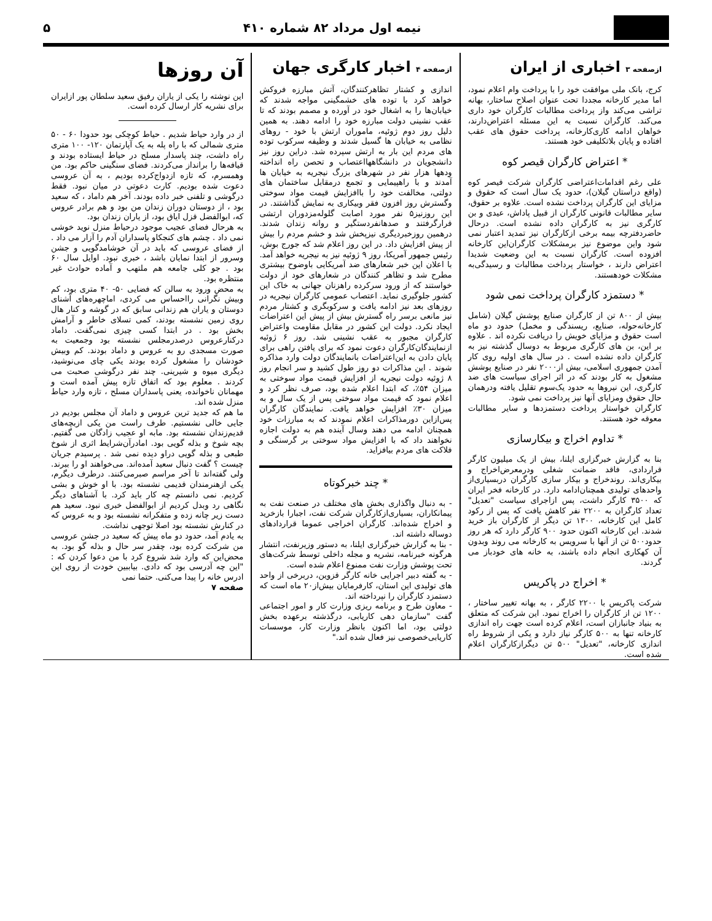نیمه اول مرداد ۸۲ شماره ۴۱۰ ۵
ازصفحه ۳ اخباری از ایران
کرج، بانک ملی موافقت خود را با پرداخت وام اعلام نمود، اما مدیر کارخانه مجددا تحت عنوان اصلاح ساختار، بهانه تراشی می‌کند واز پرداخت مطالبات کارگران خود داری می‌کند. کارگران نسبت به این مسئله اعتراض‌دارند، خواهان ادامه کاری‌کارخانه، پرداخت حقوق های عقب افتاده و پایان بلاتکلیفی خود هستند.
* اعتراض کارگران قیصر کوه
علی رغم اقدامات‌اعتراضی کارگران شرکت قیصر کوه (واقع دراستان گیلان)، حدود یک سال است که حقوق و مزایای این کارگران پرداخت نشده است. علاوه بر حقوق، سایر مطالبات قانونی کارگران از قبیل پاداش، عیدی و بن کارگری نیز به کارگران داده نشده است. درحال حاضردفترچه بیمه برخی ازکارگران نیز تمدید اعتبار نمی شود واین موضوع نیز برمشکلات کارگران‌این کارخانه افزوده است. کارگران نسبت به این وضعیت شدیدا اعتراض دارند ، خواستار پرداخت مطالبات و رسیدگی‌به مشکلات خودهستند.
* دستمزد کارگران پرداخت نمی شود
بیش از ۸۰۰ تن از کارگران صنایع پوشش گیلان (شامل کارخانه‌حوله، صنایع، ریسندگی و مخمل) حدود دو ماه است حقوق و مزایای خویش را دریافت نکرده اند . علاوه بر این، بن های کارگری مربوط به دوسال گذشته نیز به کارگران داده نشده است . در سال های اولیه روی کار آمدن جمهوری اسلامی، بیش از۲۰۰۰ نفر در صنایع پوشش مشغول به کار بودند که در اثر اجرای سیاست های ضد کارگری، این نیروها به حدود یک‌سوم تقلیل یافته ودرهمان حال حقوق ومزایای آنها نیز پرداخت نمی شود.
کارگران خواستار پرداخت دستمزدها و سایر مطالبات معوقه خود هستند.
* تداوم اخراج و بیکارسازی
بنا به گزارش خبرگزاری ایلنا، بیش از یک میلیون کارگر قراردادی، فاقد ضمانت شغلی ودرمعرض‌اخراج و بیکاری‌اند. روندخراج و بیکار سازی کارگران دربسیاری‌از واحدهای تولیدی همچنان‌ادامه دارد. در کارخانه فخر ایران که ۳۵۰۰ کارگر داشت، پس ازاجرای سیاست "تعدیل" تعداد کارگران به ۲۲۰۰ نفر کاهش یافت که پس از رکود کامل این کارخانه، ۱۳۰۰ تن دیگر از کارگران باز خرید شدند. این کارخانه اکنون حدود ۹۰۰ کارگر دارد که هر روز حدود۵۰۰ تن از آنها با سرویس به کارخانه می روند وبدون آن کهکاری انجام داده باشند، به خانه های خودباز می گردند.
* اخراج در پاکریس
شرکت پاکریس با ۲۲۰۰ کارگر ، به بهانه تغییر ساختار ، ۱۲۰۰ تن از کارگران را اخراج نمود. این شرکت که متعلق به بنیاد جانبازان است، اعلام کرده است جهت راه اندازی کارخانه تنها به ۵۰۰ کارگر نیاز دارد و یکی از شروط راه اندازی کارخانه، "تعدیل" ۵۰۰ تن دیگرازکارگران اعلام شده است.
ازصفحه ۴ اخبار کارگری جهان
اندازی و کشتار تظاهرکنندگان، آتش مبارزه فروکش خواهد کرد با توده های خشمگینی مواجه شدند که خیابان‌ها را به اشغال خود در آورده و مصمم بودند که تا عقب نشینی دولت مبارزه خود را ادامه دهند. به همین دلیل روز دوم ژوئیه، ماموران ارتش با خود - روهای نظامی به خیابان ها گسیل شدند و وظیفه سرکوب توده های مردم این بار به ارتش سپرده شد. دراین روز نیز دانشجویان در دانشگاهها‌اعتصاب و تحصن راه انداخته ودهها هزار نفر در شهرهای بزرگ نیجریه به خیابان ها آمدند و با راهپیمایی و تجمع درمقابل ساختمان های دولتی، مخالفت خود را باافزایش قیمت مواد سوختی وگسترش روز افزون فقر وبیکاری به نمایش گذاشتند. در این روزنیز۵ نفر مورد اصابت گلوله‌مزدوران ارتشی قرارگرفتند و صدهانفردستگیر و روانه زندان شدند. درهمین روزخبردیگری نیزپخش شد و خشم مردم را بیش از پیش افزایش داد. در این روز اعلام شد که جورج بوش، رئیس جمهور آمریکا، روز ۹ ژوئیه نیز به نیجریه خواهد آمد. با اعلان این خبر شعارهای ضد آمریکایی باوضوح بیشتری مطرح شد و تظاهر کنندگان در شعارهای خود از دولت خواستند که از ورود سرکرده راهزنان جهانی به خاک این کشور جلوگیری نماید. اعتصاب عمومی کارگران نیجریه در روزهای بعد نیز ادامه یافت و سرکوبگری و کشتار مردم نیز مانعی برسر راه گسترش بیش از پیش این اعتراضات ایجاد نکرد. دولت این کشور در مقابل مقاومت واعتراض کارگران مجبور به عقب نشینی شد. روز ۶ ژوئیه ازنمایندگان‌کارگران دعوت نمود که برای یافتن راهی برای پایان دادن به این‌اعتراضات بانمایندگان دولت وارد مذاکره شوند . این مذاکرات دو روز طول کشید و سر انجام روز ۸ ژوئیه دولت نیجریه از افزایش قیمت مواد سوختی به میزان ۵۴٪، که ابتدا اعلام شده بود، صرف نظر کرد و اعلام نمود که قیمت مواد سوختی پس از یک سال و به میزان ۳۰٪ افزایش خواهد یافت. نمایندگان کارگران پس‌ازاین دورمذاکرات اعلام نمودند که به مبارزات خود همچنان ادامه می دهند وسال آینده هم به دولت اجازه نخواهند داد که با افزایش مواد سوختی بر گرسنگی و فلاکت های مردم بیافزاید.
* چند خبرکوتاه
- به دنبال واگذاری بخش های مختلف در صنعت نفت به پیمانکاران، بسیاری‌ازکارگران شرکت نفت، اجبارا بازخرید و اخراج شده‌اند. کارگران اخراجی عموما قراردادهای دوساله داشته اند.
- بنا به گزارش خبرگزاری ایلنا، به دستور وزیرنفت، انتشار هرگونه خبرنامه، نشریه و مجله داخلی توسط شرکت‌های تحت پوشش وزارت نفت ممنوع اعلام شده است.
- به گفته دبیر اجرایی خانه کارگر قزوین، دربرخی از واحد های تولیدی این استان، کارفرمایان بیش‌از۲۰ ماه است که دستمزد کارگران را نپرداخته اند.
- معاون طرح و برنامه ریزی وزارت کار و امور اجتماعی گفت "سازمان دهی کاریابی، درگذشته برعهده بخش دولتی بود، اما اکنون بانظر وزارت کار، موسسات کاریابی‌خصوصی نیز فعال شده اند."
آن روزها
این نوشته را یکی از یاران رفیق سعید سلطان پور ازایران برای نشریه کار ارسال کرده است.
از در وارد حیاط شدیم . حیاط کوچکی بود حدودا ۶۰ - ۵۰ متری شمالی که با راه پله به یک آپارتمان ۱۲۰- ۱۰۰ متری راه داشت، چند پاسدار مسلح در حیاط ایستاده بودند و قیافه‌ها را برانداز می‌کردند. فضای سنگینی حاکم بود. من وهمسرم، که تازه ازدواج‌کرده بودیم ، به آن عروسی دعوت شده بودیم. کارت دعوتی در میان نبود. فقط درگوشی و تلفنی خبر داده بودند. آخر هم داماد ، که سعید بود ، از دوستان دوران زندان من بود و هم برادر عروس که، ابوالفضل قزل ایاق بود، از یاران زندان بود.
به هرحال فضای عجیب موجود درحیاط منزل نوید خوشی نمی داد . چشم های کنجکاو پاسداران آدم را آزار می داد . از فضای عروسی که باید در آن خوشامدگویی و جشن وسرور از ابتدا نمایان باشد ، خبری نبود. اوایل سال ۶۰ بود . جو کلی جامعه هم ملتهب و آماده حوادث غیر منتظره بود.
به محض ورود به سالن که فضایی ۵۰- ۴۰ متری بود، کم وبیش نگرانی رااحساس می کردی، اماچهره‌های آشنای دوستان و یاران هم زندانی سابق که در گوشه و کنار هال روی زمین نشسته بودند، کمی تسلای خاطر و آرامش بخش بود . در ابتدا کسی چیزی نمی‌گفت. داماد درکنارعروس درصدرمجلس نشسته بود وجمعیت به صورت مسجدی رو به عروس و داماد بودند. کم وبیش خودشان را مشغول کرده بودند یکی چای می‌نوشید، دیگری میوه و شیرینی. چند نفر درگوشی صحبت می کردند . معلوم بود که اتفاق تازه پیش آمده است و مهمانان ناخوانده، یعنی پاسداران مسلح ، تازه وارد حیاط منزل شده اند.
ما هم که جدید ترین عروس و داماد آن مجلس بودیم در جایی خالی نشستیم. طرف راست من یکی ازبچه‌های قدیم‌زندان نشسته بود. مابه او عجیب زادگان می گفتیم. بچه شوخ و بذله گویی بود. امادرآن‌شرایط اثری از شوخ طبعی و بذله گویی دراو دیده نمی شد . پرسیدم جریان چیست ؟ گفت دنبال سعید آمده‌اند. می‌خواهند او را ببرند. ولی گفته‌اند تا آخر مراسم صبرمی‌کنند. درطرف دیگرم، یکی ازهنرمندان قدیمی نشسته بود. با او خوش و بشی کردیم. نمی دانستم چه کار باید کرد. با آشناهای دیگر نگاهی رد وبدل کردیم از ابوالفضل خبری نبود. سعید هم دست زیر چانه زده و متفکرانه نشسته بود و به عروس که در کنارش نشسته بود اصلا توجهی نداشت.
به یادم آمد، حدود دو ماه پیش که سعید در جشن عروسی من شرکت کرده بود، چقدر سر حال و بذله گو بود. به محض‌این که وارد شد شروع کرد با من دعوا کردن که : "این چه آدرسی بود که دادی. بیاببین خودت از روی این ادرس خانه را پیدا می‌کنی. حتما نمی
صفحه ۷